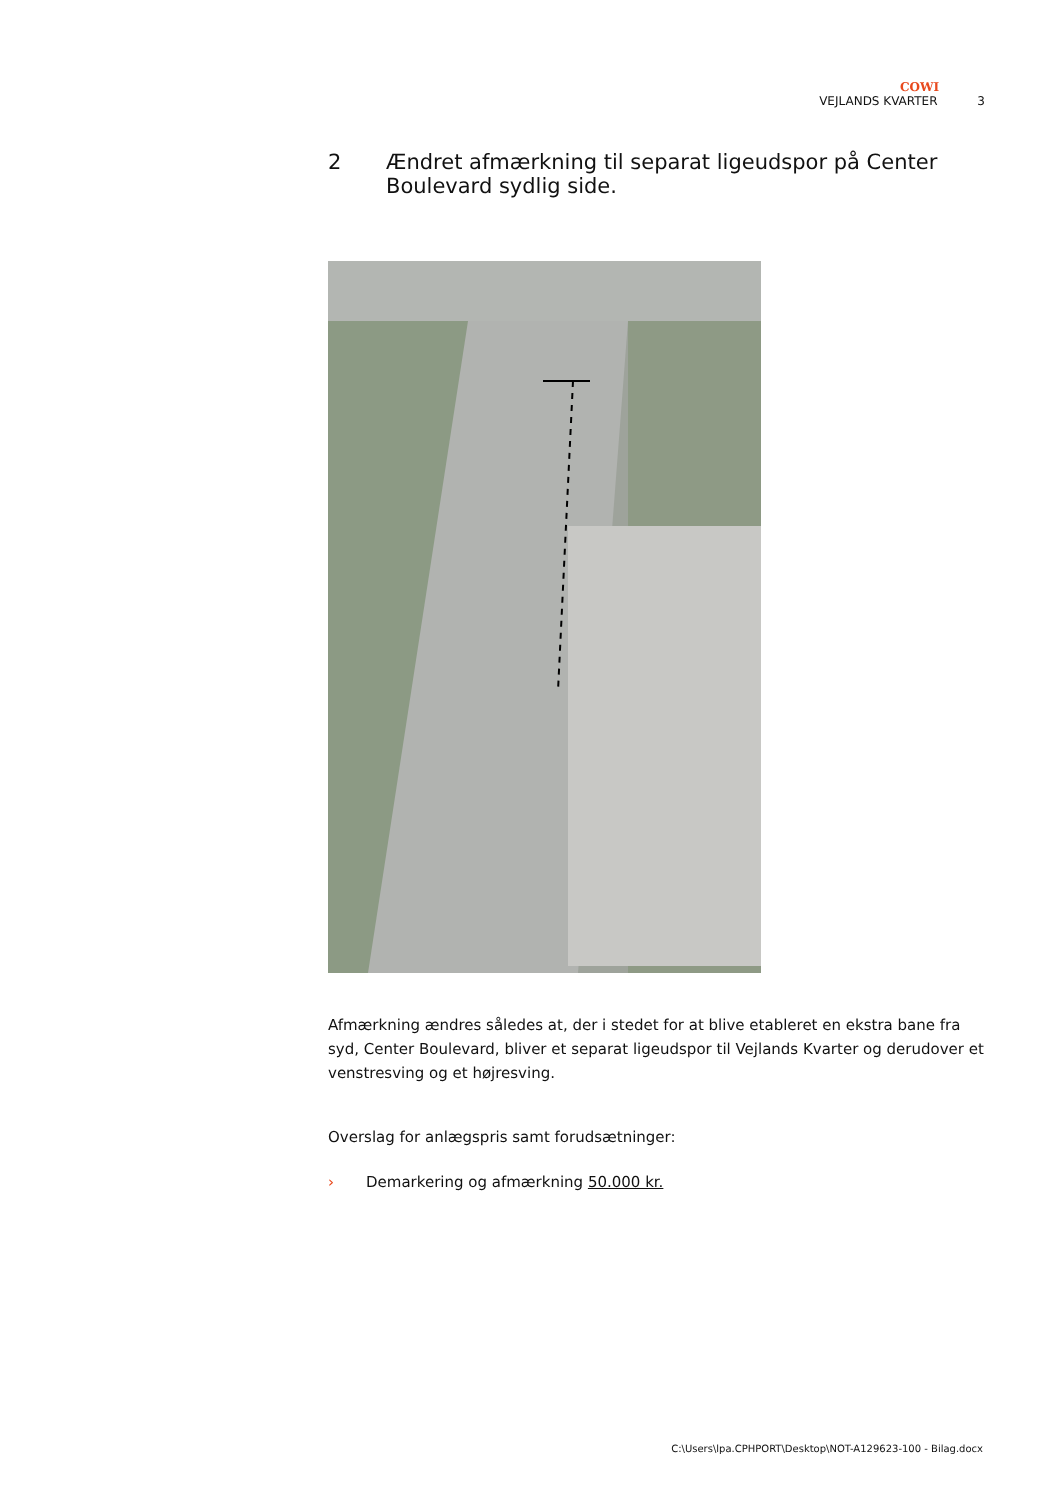COWI
VEJLANDS KVARTER 3
2 Ændret afmærkning til separat ligeudspor på Center Boulevard sydlig side.
Afmærkning ændres således at, der i stedet for at blive etableret en ekstra bane fra syd, Center Boulevard, bliver et separat ligeudspor til Vejlands Kvarter og derudover et venstresving og et højresving.
Overslag for anlægspris samt forudsætninger:
› Demarkering og afmærkning 50.000 kr.
C:\Users\lpa.CPHPORT\Desktop\NOT-A129623-100 - Bilag.docx